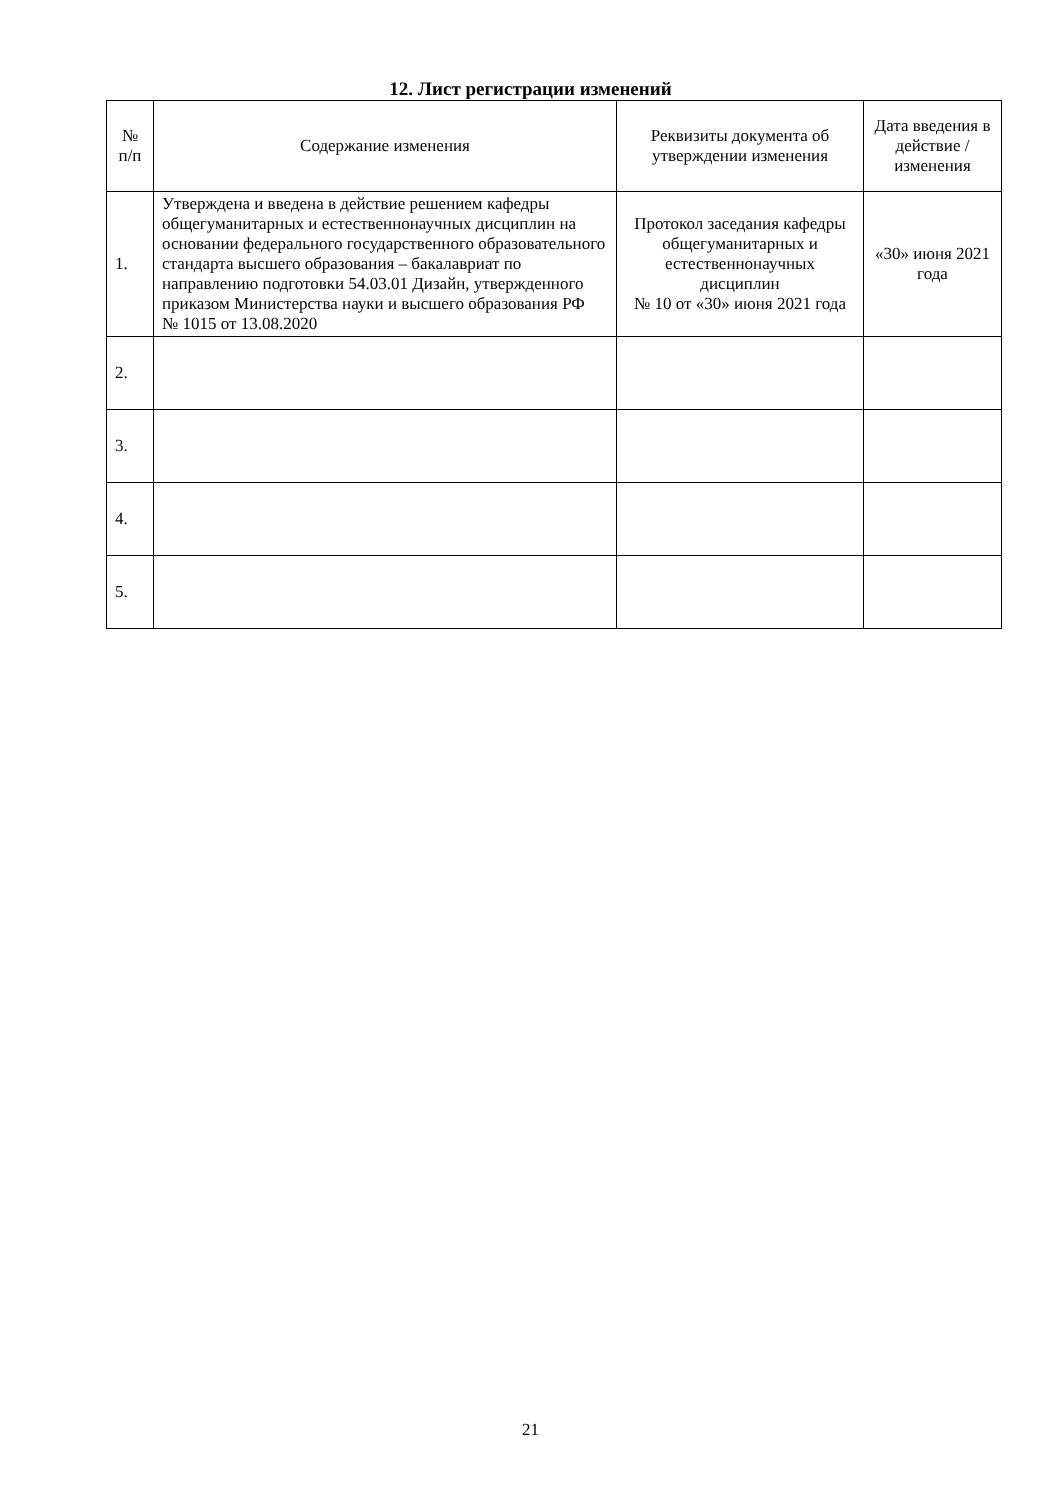12. Лист регистрации изменений
| № п/п | Содержание изменения | Реквизиты документа об утверждении изменения | Дата введения в действие /изменения |
| --- | --- | --- | --- |
| 1. | Утверждена и введена в действие решением кафедры общегуманитарных и естественнонаучных дисциплин на основании федерального государственного образовательного стандарта высшего образования – бакалавриат по направлению подготовки 54.03.01 Дизайн, утвержденного приказом Министерства науки и высшего образования РФ № 1015 от 13.08.2020 | Протокол заседания кафедры общегуманитарных и естественнонаучных дисциплин № 10 от «30» июня 2021 года | «30» июня 2021 года |
| 2. | | | |
| 3. | | | |
| 4. | | | |
| 5. | | | |
21